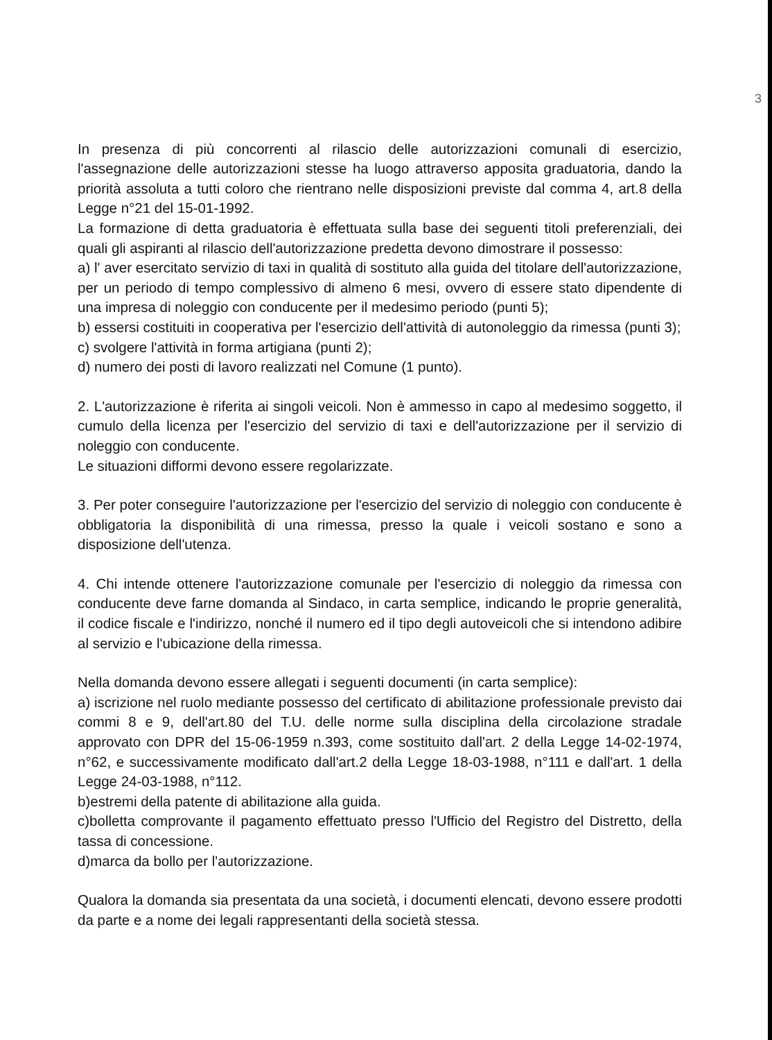3
In presenza di più concorrenti al rilascio delle autorizzazioni comunali di esercizio, l'assegnazione delle autorizzazioni stesse ha luogo attraverso apposita graduatoria, dando la priorità assoluta a tutti coloro che rientrano nelle disposizioni previste dal comma 4, art.8 della Legge n°21 del 15-01-1992.
La formazione di detta graduatoria è effettuata sulla base dei seguenti titoli preferenziali, dei quali gli aspiranti al rilascio dell'autorizzazione predetta devono dimostrare il possesso:
a) l' aver esercitato servizio di taxi in qualità di sostituto alla guida del titolare dell'autorizzazione, per un periodo di tempo complessivo di almeno 6 mesi, ovvero di essere stato dipendente di una impresa di noleggio con conducente per il medesimo periodo (punti 5);
b) essersi costituiti in cooperativa per l'esercizio dell'attività di autonoleggio da rimessa (punti 3);
c) svolgere l'attività in forma artigiana (punti 2);
d) numero dei posti di lavoro realizzati nel Comune (1 punto).
2. L'autorizzazione è riferita ai singoli veicoli. Non è ammesso in capo al medesimo soggetto, il cumulo della licenza per l'esercizio del servizio di taxi e dell'autorizzazione per il servizio di noleggio con conducente.
Le situazioni difformi devono essere regolarizzate.
3. Per poter conseguire l'autorizzazione per l'esercizio del servizio di noleggio con conducente è obbligatoria la disponibilità di una rimessa, presso la quale i veicoli sostano e sono a disposizione dell'utenza.
4. Chi intende ottenere l'autorizzazione comunale per l'esercizio di noleggio da rimessa con conducente deve farne domanda al Sindaco, in carta semplice, indicando le proprie generalità, il codice fiscale e l'indirizzo, nonché il numero ed il tipo degli autoveicoli che si intendono adibire al servizio e l'ubicazione della rimessa.
Nella domanda devono essere allegati i seguenti documenti (in carta semplice):
a) iscrizione nel ruolo mediante possesso del certificato di abilitazione professionale previsto dai commi 8 e 9, dell'art.80 del T.U. delle norme sulla disciplina della circolazione stradale approvato con DPR del 15-06-1959 n.393, come sostituito dall'art. 2 della Legge 14-02-1974, n°62, e successivamente modificato dall'art.2 della Legge 18-03-1988, n°111 e dall'art. 1 della Legge 24-03-1988, n°112.
b)estremi della patente di abilitazione alla guida.
c)bolletta comprovante il pagamento effettuato presso l'Ufficio del Registro del Distretto, della tassa di concessione.
d)marca da bollo per l'autorizzazione.
Qualora la domanda sia presentata da una società, i documenti elencati, devono essere prodotti da parte e a nome dei legali rappresentanti della società stessa.